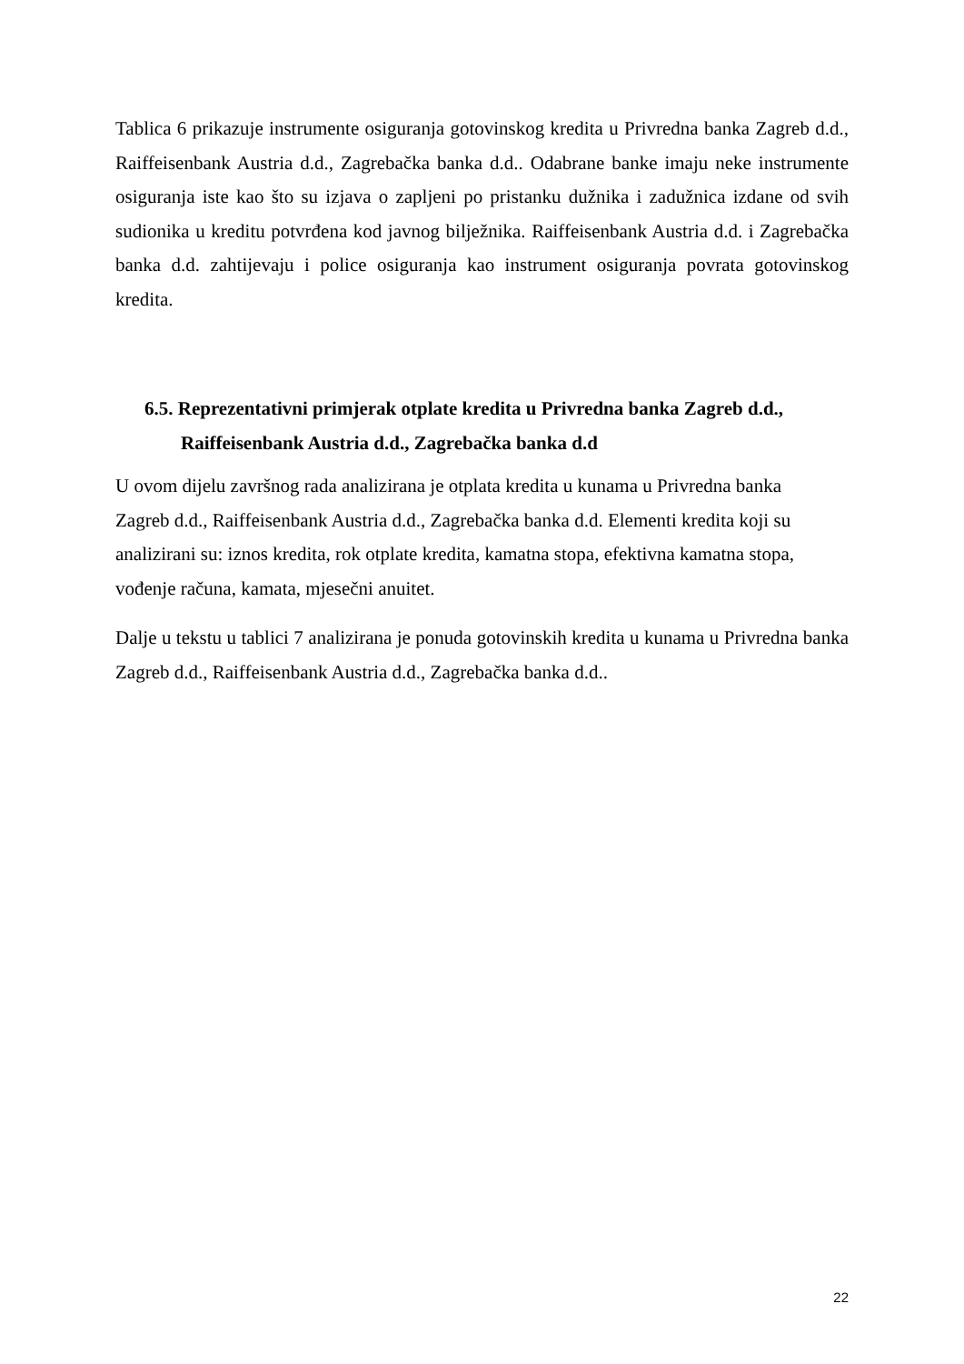Tablica 6 prikazuje instrumente osiguranja gotovinskog kredita u Privredna banka Zagreb d.d., Raiffeisenbank Austria d.d., Zagrebačka banka d.d.. Odabrane banke imaju neke instrumente osiguranja iste kao što su izjava o zapljeni po pristanku dužnika i zadužnica izdane od svih sudionika u kreditu potvrđena kod javnog bilježnika. Raiffeisenbank Austria d.d. i Zagrebačka banka d.d. zahtijevaju i police osiguranja kao instrument osiguranja povrata gotovinskog kredita.
6.5. Reprezentativni primjerak otplate kredita u Privredna banka Zagreb d.d.,
Raiffeisenbank Austria d.d., Zagrebačka banka d.d
U ovom dijelu završnog rada analizirana je otplata kredita u kunama u Privredna banka
Zagreb d.d., Raiffeisenbank Austria d.d., Zagrebačka banka d.d. Elementi kredita koji su
analizirani su: iznos kredita, rok otplate kredita, kamatna stopa, efektivna kamatna stopa,
vođenje računa, kamata, mjesečni anuitet.
Dalje u tekstu u tablici 7 analizirana je ponuda gotovinskih kredita u kunama u Privredna banka Zagreb d.d., Raiffeisenbank Austria d.d., Zagrebačka banka d.d..
22